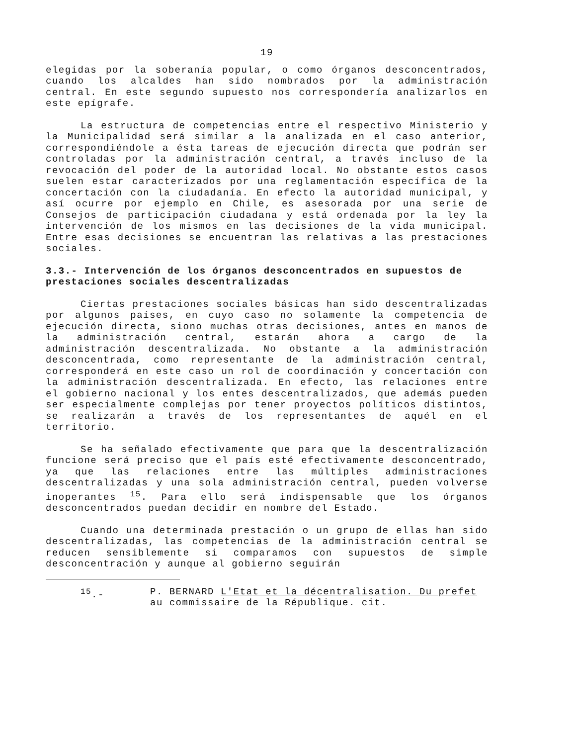19
elegidas por la soberanía popular, o como órganos desconcentrados, cuando los alcaldes han sido nombrados por la administración central. En este segundo supuesto nos correspondería analizarlos en este epígrafe.
La estructura de competencias entre el respectivo Ministerio y la Municipalidad será similar a la analizada en el caso anterior, correspondiéndole a ésta tareas de ejecución directa que podrán ser controladas por la administración central, a través incluso de la revocación del poder de la autoridad local. No obstante estos casos suelen estar caracterizados por una reglamentación específica de la concertación con la ciudadanía. En efecto la autoridad municipal, y así ocurre por ejemplo en Chile, es asesorada por una serie de Consejos de participación ciudadana y está ordenada por la ley la intervención de los mismos en las decisiones de la vida municipal. Entre esas decisiones se encuentran las relativas a las prestaciones sociales.
3.3.- Intervención de los órganos desconcentrados en supuestos de prestaciones sociales descentralizadas
Ciertas prestaciones sociales básicas han sido descentralizadas por algunos países, en cuyo caso no solamente la competencia de ejecución directa, siono muchas otras decisiones, antes en manos de la administración central, estarán ahora a cargo de la administración descentralizada. No obstante a la administración desconcentrada, como representante de la administración central, corresponderá en este caso un rol de coordinación y concertación con la administración descentralizada. En efecto, las relaciones entre el gobierno nacional y los entes descentralizados, que además pueden ser especialmente complejas por tener proyectos políticos distintos, se realizarán a través de los representantes de aquél en el territorio.
Se ha señalado efectivamente que para que la descentralización funcione será preciso que el país esté efectivamente desconcentrado, ya que las relaciones entre las múltiples administraciones descentralizadas y una sola administración central, pueden volverse inoperantes <sup>15</sup>. Para ello será indispensable que los órganos desconcentrados puedan decidir en nombre del Estado.
Cuando una determinada prestación o un grupo de ellas han sido descentralizadas, las competencias de la administración central se reducen sensiblemente si comparamos con supuestos de simple desconcentración y aunque al gobierno seguirán
<sup>15</sup>.- P. BERNARD L'Etat et la décentralisation. Du prefet au commissaire de la République. cit.